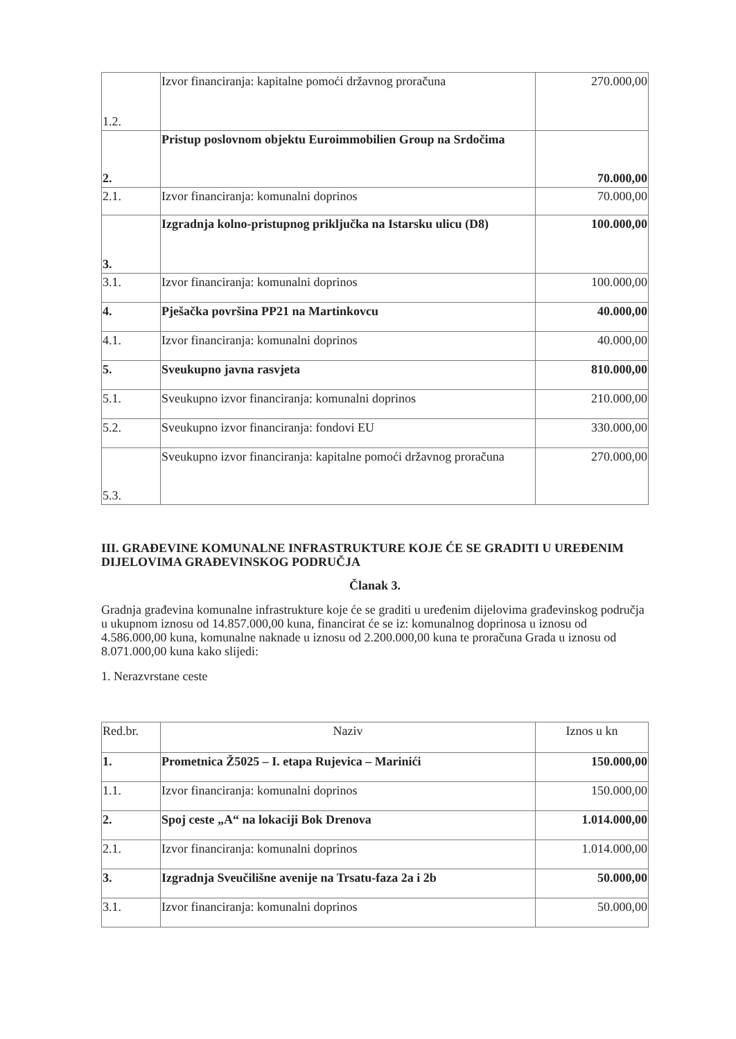| 1.2. | Izvor financiranja: kapitalne pomoći državnog proračuna | 270.000,00 |
| 2. | Pristup poslovnom objektu Euroimmobilien Group na Srdočima | 70.000,00 |
| 2.1. | Izvor financiranja: komunalni doprinos | 70.000,00 |
| 3. | Izgradnja kolno-pristupnog priključka na Istarsku ulicu (D8) | 100.000,00 |
| 3.1. | Izvor financiranja: komunalni doprinos | 100.000,00 |
| 4. | Pješačka površina PP21 na Martinkovcu | 40.000,00 |
| 4.1. | Izvor financiranja: komunalni doprinos | 40.000,00 |
| 5. | Sveukupno javna rasvjeta | 810.000,00 |
| 5.1. | Sveukupno izvor financiranja: komunalni doprinos | 210.000,00 |
| 5.2. | Sveukupno izvor financiranja: fondovi EU | 330.000,00 |
| 5.3. | Sveukupno izvor financiranja: kapitalne pomoći državnog proračuna | 270.000,00 |
III. GRAĐEVINE KOMUNALNE INFRASTRUKTURE KOJE ĆE SE GRADITI U UREĐENIM DIJELOVIMA GRAĐEVINSKOG PODRUČJA
Članak 3.
Gradnja građevina komunalne infrastrukture koje će se graditi u uređenim dijelovima građevinskog područja u ukupnom iznosu od 14.857.000,00 kuna, financirat će se iz: komunalnog doprinosa u iznosu od 4.586.000,00 kuna, komunalne naknade u iznosu od 2.200.000,00 kuna te proračuna Grada u iznosu od 8.071.000,00 kuna kako slijedi:
1. Nerazvrstane ceste
| Red.br. | Naziv | Iznos u kn |
| 1. | Prometnica Ž5025 – I. etapa Rujevica – Marinići | 150.000,00 |
| 1.1. | Izvor financiranja: komunalni doprinos | 150.000,00 |
| 2. | Spoj ceste „A“ na lokaciji Bok Drenova | 1.014.000,00 |
| 2.1. | Izvor financiranja: komunalni doprinos | 1.014.000,00 |
| 3. | Izgradnja Sveučilišne avenije na Trsatu-faza 2a i 2b | 50.000,00 |
| 3.1. | Izvor financiranja: komunalni doprinos | 50.000,00 |